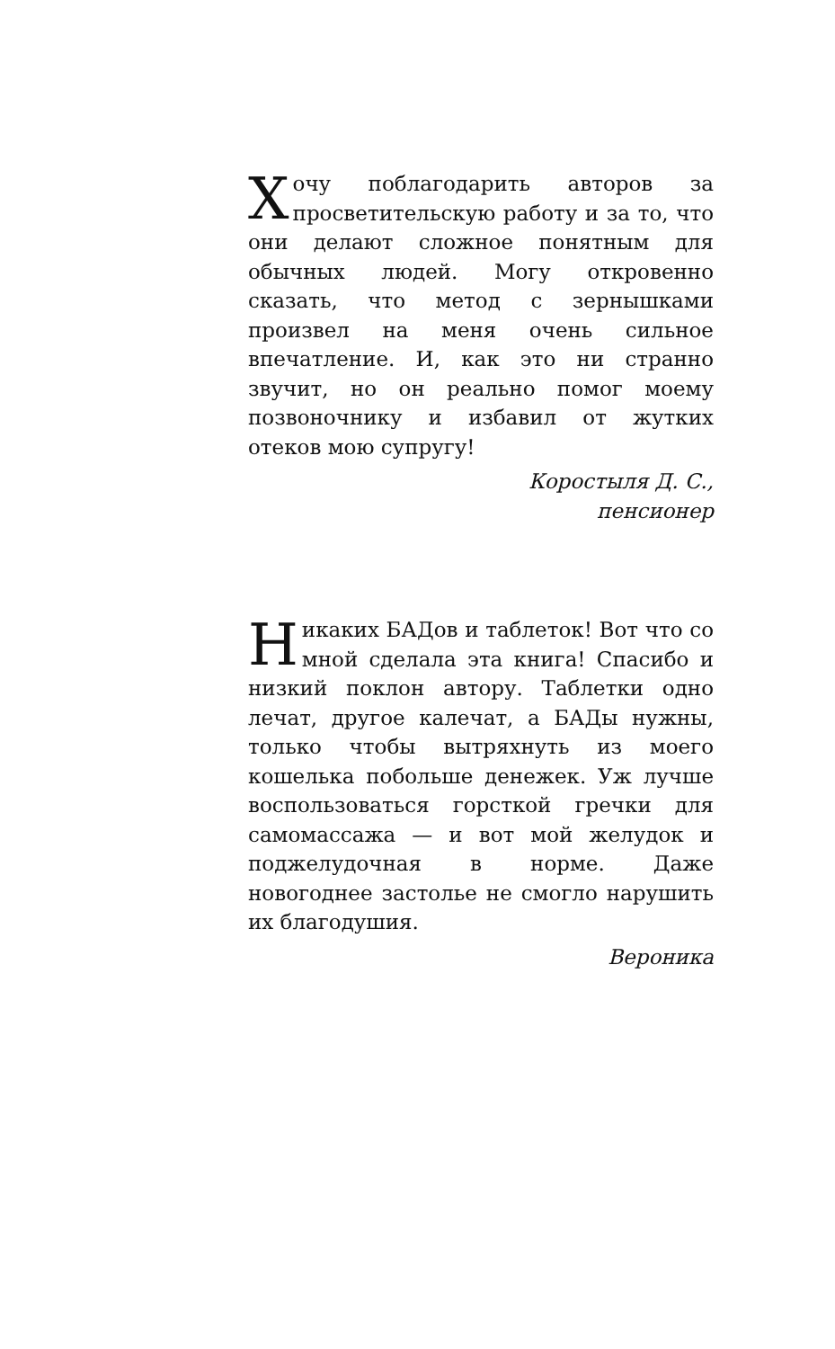Хочу поблагодарить авторов за просветительскую работу и за то, что они делают сложное понятным для обычных людей. Могу откровенно сказать, что метод с зернышками произвел на меня очень сильное впечатление. И, как это ни странно звучит, но он реально помог моему позвоночнику и избавил от жутких отеков мою супругу!
Коростыля Д. С.,
пенсионер
Никаких БАДов и таблеток! Вот что со мной сделала эта книга! Спасибо и низкий поклон автору. Таблетки одно лечат, другое калечат, а БАДы нужны, только чтобы вытряхнуть из моего кошелька побольше денежек. Уж лучше воспользоваться горсткой гречки для самомассажа — и вот мой желудок и поджелудочная в норме. Даже новогоднее застолье не смогло нарушить их благодушия.
Вероника